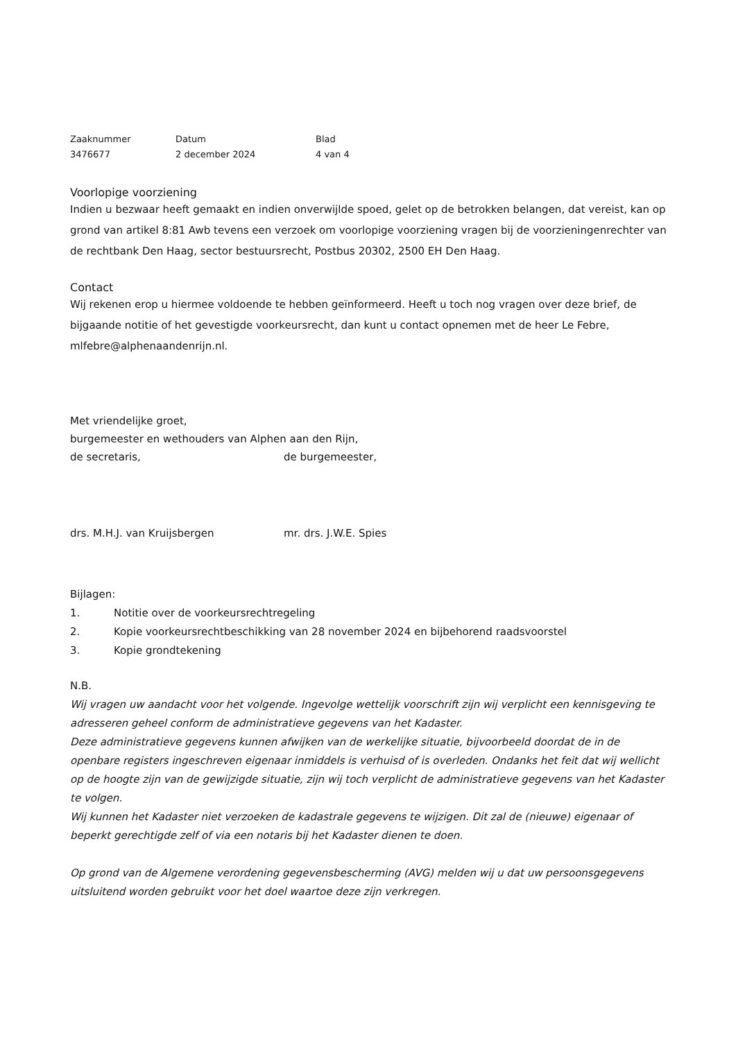Zaaknummer
3476677
Datum
2 december 2024
Blad
4 van 4
Voorlopige voorziening
Indien u bezwaar heeft gemaakt en indien onverwijlde spoed, gelet op de betrokken belangen, dat vereist, kan op grond van artikel 8:81 Awb tevens een verzoek om voorlopige voorziening vragen bij de voorzieningenrechter van de rechtbank Den Haag, sector bestuursrecht, Postbus 20302, 2500 EH Den Haag.
Contact
Wij rekenen erop u hiermee voldoende te hebben geïnformeerd. Heeft u toch nog vragen over deze brief, de bijgaande notitie of het gevestigde voorkeursrecht, dan kunt u contact opnemen met de heer Le Febre, mlfebre@alphenaandenrijn.nl.
Met vriendelijke groet,
burgemeester en wethouders van Alphen aan den Rijn,
de secretaris, de burgemeester,
drs. M.H.J. van Kruijsbergen mr. drs. J.W.E. Spies
Bijlagen:
1. Notitie over de voorkeursrechtregeling
2. Kopie voorkeursrechtbeschikking van 28 november 2024 en bijbehorend raadsvoorstel
3. Kopie grondtekening
N.B.
Wij vragen uw aandacht voor het volgende. Ingevolge wettelijk voorschrift zijn wij verplicht een kennisgeving te adresseren geheel conform de administratieve gegevens van het Kadaster.
Deze administratieve gegevens kunnen afwijken van de werkelijke situatie, bijvoorbeeld doordat de in de openbare registers ingeschreven eigenaar inmiddels is verhuisd of is overleden. Ondanks het feit dat wij wellicht op de hoogte zijn van de gewijzigde situatie, zijn wij toch verplicht de administratieve gegevens van het Kadaster te volgen.
Wij kunnen het Kadaster niet verzoeken de kadastrale gegevens te wijzigen. Dit zal de (nieuwe) eigenaar of beperkt gerechtigde zelf of via een notaris bij het Kadaster dienen te doen.
Op grond van de Algemene verordening gegevensbescherming (AVG) melden wij u dat uw persoonsgegevens uitsluitend worden gebruikt voor het doel waartoe deze zijn verkregen.